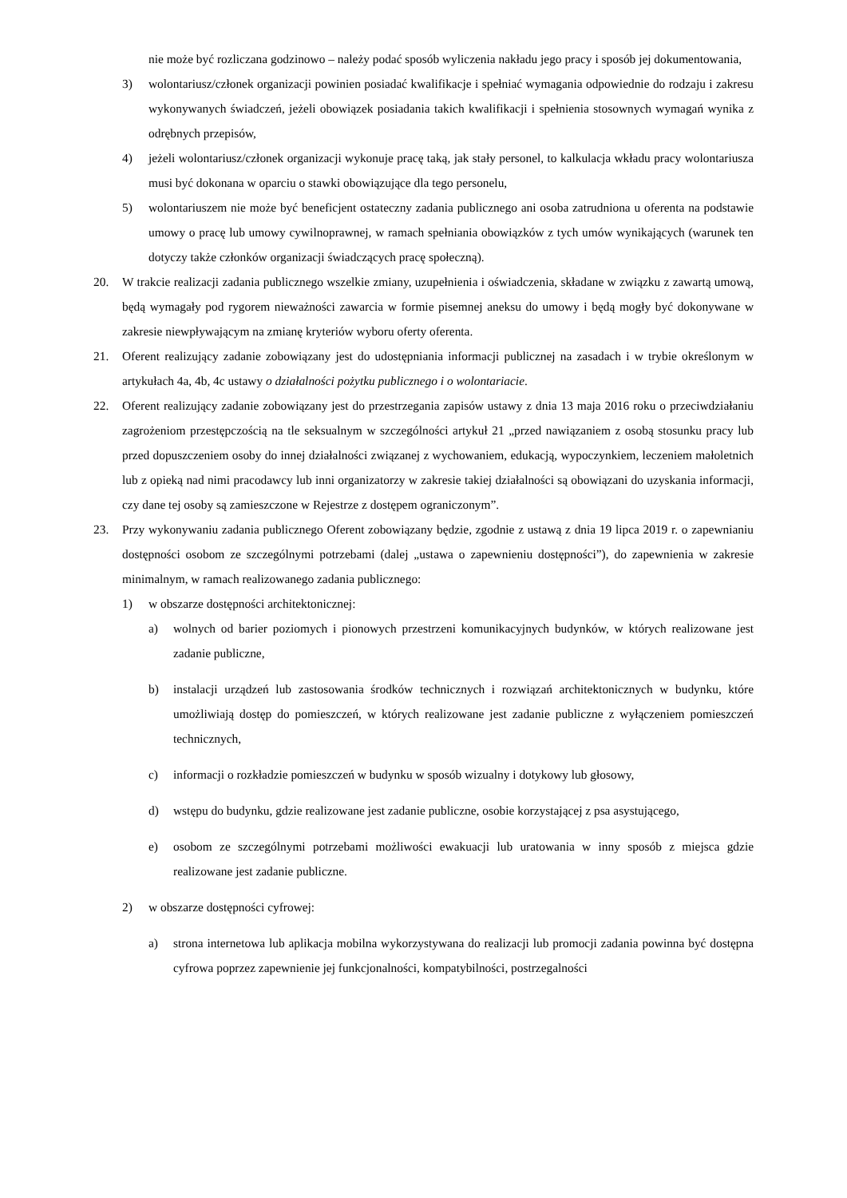nie może być rozliczana godzinowo – należy podać sposób wyliczenia nakładu jego pracy i sposób jej dokumentowania,
3) wolontariusz/członek organizacji powinien posiadać kwalifikacje i spełniać wymagania odpowiednie do rodzaju i zakresu wykonywanych świadczeń, jeżeli obowiązek posiadania takich kwalifikacji i spełnienia stosownych wymagań wynika z odrębnych przepisów,
4) jeżeli wolontariusz/członek organizacji wykonuje pracę taką, jak stały personel, to kalkulacja wkładu pracy wolontariusza musi być dokonana w oparciu o stawki obowiązujące dla tego personelu,
5) wolontariuszem nie może być beneficjent ostateczny zadania publicznego ani osoba zatrudniona u oferenta na podstawie umowy o pracę lub umowy cywilnoprawnej, w ramach spełniania obowiązków z tych umów wynikających (warunek ten dotyczy także członków organizacji świadczących pracę społeczną).
20. W trakcie realizacji zadania publicznego wszelkie zmiany, uzupełnienia i oświadczenia, składane w związku z zawartą umową, będą wymagały pod rygorem nieważności zawarcia w formie pisemnej aneksu do umowy i będą mogły być dokonywane w zakresie niewpływającym na zmianę kryteriów wyboru oferty oferenta.
21. Oferent realizujący zadanie zobowiązany jest do udostępniania informacji publicznej na zasadach i w trybie określonym w artykułach 4a, 4b, 4c ustawy o działalności pożytku publicznego i o wolontariacie.
22. Oferent realizujący zadanie zobowiązany jest do przestrzegania zapisów ustawy z dnia 13 maja 2016 roku o przeciwdziałaniu zagrożeniom przestępczością na tle seksualnym w szczególności artykuł 21 „przed nawiązaniem z osobą stosunku pracy lub przed dopuszczeniem osoby do innej działalności związanej z wychowaniem, edukacją, wypoczynkiem, leczeniem małoletnich lub z opieką nad nimi pracodawcy lub inni organizatorzy w zakresie takiej działalności są obowiązani do uzyskania informacji, czy dane tej osoby są zamieszczone w Rejestrze z dostępem ograniczonym”.
23. Przy wykonywaniu zadania publicznego Oferent zobowiązany będzie, zgodnie z ustawą z dnia 19 lipca 2019 r. o zapewnianiu dostępności osobom ze szczególnymi potrzebami (dalej „ustawa o zapewnieniu dostępności”), do zapewnienia w zakresie minimalnym, w ramach realizowanego zadania publicznego:
1) w obszarze dostępności architektonicznej:
a) wolnych od barier poziomych i pionowych przestrzeni komunikacyjnych budynków, w których realizowane jest zadanie publiczne,
b) instalacji urządzeń lub zastosowania środków technicznych i rozwiązań architektonicznych w budynku, które umożliwiają dostęp do pomieszczeń, w których realizowane jest zadanie publiczne z wyłączeniem pomieszczeń technicznych,
c) informacji o rozkładzie pomieszczeń w budynku w sposób wizualny i dotykowy lub głosowy,
d) wstępu do budynku, gdzie realizowane jest zadanie publiczne, osobie korzystającej z psa asystującego,
e) osobom ze szczególnymi potrzebami możliwości ewakuacji lub uratowania w inny sposób z miejsca gdzie realizowane jest zadanie publiczne.
2) w obszarze dostępności cyfrowej:
a) strona internetowa lub aplikacja mobilna wykorzystywana do realizacji lub promocji zadania powinna być dostępna cyfrowa poprzez zapewnienie jej funkcjonalności, kompatybilności, postrzegalności